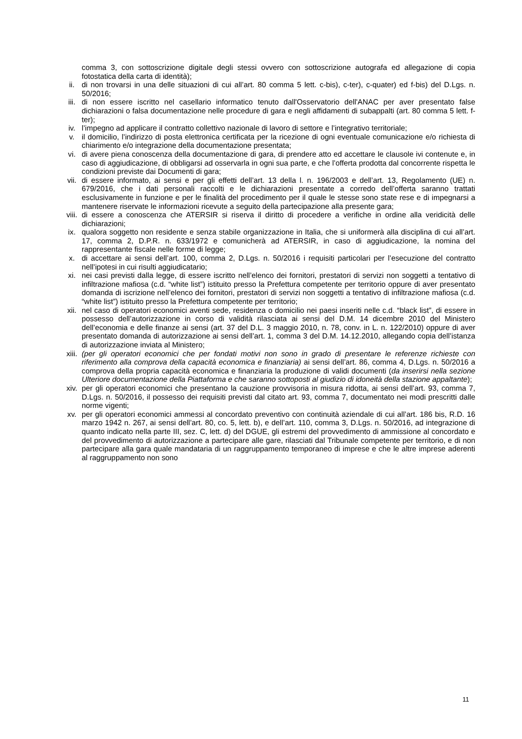comma 3, con sottoscrizione digitale degli stessi ovvero con sottoscrizione autografa ed allegazione di copia fotostatica della carta di identità);
ii. di non trovarsi in una delle situazioni di cui all’art. 80 comma 5 lett. c-bis), c-ter), c-quater) ed f-bis) del D.Lgs. n. 50/2016;
iii. di non essere iscritto nel casellario informatico tenuto dall'Osservatorio dell'ANAC per aver presentato false dichiarazioni o falsa documentazione nelle procedure di gara e negli affidamenti di subappalti (art. 80 comma 5 lett. f-ter);
iv. l’impegno ad applicare il contratto collettivo nazionale di lavoro di settore e l’integrativo territoriale;
v. il domicilio, l’indirizzo di posta elettronica certificata per la ricezione di ogni eventuale comunicazione e/o richiesta di chiarimento e/o integrazione della documentazione presentata;
vi. di avere piena conoscenza della documentazione di gara, di prendere atto ed accettare le clausole ivi contenute e, in caso di aggiudicazione, di obbligarsi ad osservarla in ogni sua parte, e che l’offerta prodotta dal concorrente rispetta le condizioni previste dai Documenti di gara;
vii. di essere informato, ai sensi e per gli effetti dell’art. 13 della l. n. 196/2003 e dell’art. 13, Regolamento (UE) n. 679/2016, che i dati personali raccolti e le dichiarazioni presentate a corredo dell’offerta saranno trattati esclusivamente in funzione e per le finalità del procedimento per il quale le stesse sono state rese e di impegnarsi a mantenere riservate le informazioni ricevute a seguito della partecipazione alla presente gara;
viii. di essere a conoscenza che ATERSIR si riserva il diritto di procedere a verifiche in ordine alla veridicità delle dichiarazioni;
ix. qualora soggetto non residente e senza stabile organizzazione in Italia, che si uniformerà alla disciplina di cui all’art. 17, comma 2, D.P.R. n. 633/1972 e comunicherà ad ATERSIR, in caso di aggiudicazione, la nomina del rappresentante fiscale nelle forme di legge;
x. di accettare ai sensi dell’art. 100, comma 2, D.Lgs. n. 50/2016 i requisiti particolari per l’esecuzione del contratto nell’ipotesi in cui risulti aggiudicatario;
xi. nei casi previsti dalla legge, di essere iscritto nell’elenco dei fornitori, prestatori di servizi non soggetti a tentativo di infiltrazione mafiosa (c.d. “white list”) istituito presso la Prefettura competente per territorio oppure di aver presentato domanda di iscrizione nell’elenco dei fornitori, prestatori di servizi non soggetti a tentativo di infiltrazione mafiosa (c.d. “white list”) istituito presso la Prefettura competente per territorio;
xii. nel caso di operatori economici aventi sede, residenza o domicilio nei paesi inseriti nelle c.d. “black list”, di essere in possesso dell’autorizzazione in corso di validità rilasciata ai sensi del D.M. 14 dicembre 2010 del Ministero dell’economia e delle finanze ai sensi (art. 37 del D.L. 3 maggio 2010, n. 78, conv. in L. n. 122/2010) oppure di aver presentato domanda di autorizzazione ai sensi dell’art. 1, comma 3 del D.M. 14.12.2010, allegando copia dell’istanza di autorizzazione inviata al Ministero;
xiii. (per gli operatori economici che per fondati motivi non sono in grado di presentare le referenze richieste con riferimento alla comprova della capacità economica e finanziaria) ai sensi dell’art. 86, comma 4, D.Lgs. n. 50/2016 a comprova della propria capacità economica e finanziaria la produzione di validi documenti (da inserirsi nella sezione Ulteriore documentazione della Piattaforma e che saranno sottoposti al giudizio di idoneità della stazione appaltante);
xiv. per gli operatori economici che presentano la cauzione provvisoria in misura ridotta, ai sensi dell’art. 93, comma 7, D.Lgs. n. 50/2016, il possesso dei requisiti previsti dal citato art. 93, comma 7, documentato nei modi prescritti dalle norme vigenti;
xv. per gli operatori economici ammessi al concordato preventivo con continuità aziendale di cui all’art. 186 bis, R.D. 16 marzo 1942 n. 267, ai sensi dell’art. 80, co. 5, lett. b), e dell’art. 110, comma 3, D.Lgs. n. 50/2016, ad integrazione di quanto indicato nella parte III, sez. C, lett. d) del DGUE, gli estremi del provvedimento di ammissione al concordato e del provvedimento di autorizzazione a partecipare alle gare, rilasciati dal Tribunale competente per territorio, e di non partecipare alla gara quale mandataria di un raggruppamento temporaneo di imprese e che le altre imprese aderenti al raggruppamento non sono
11